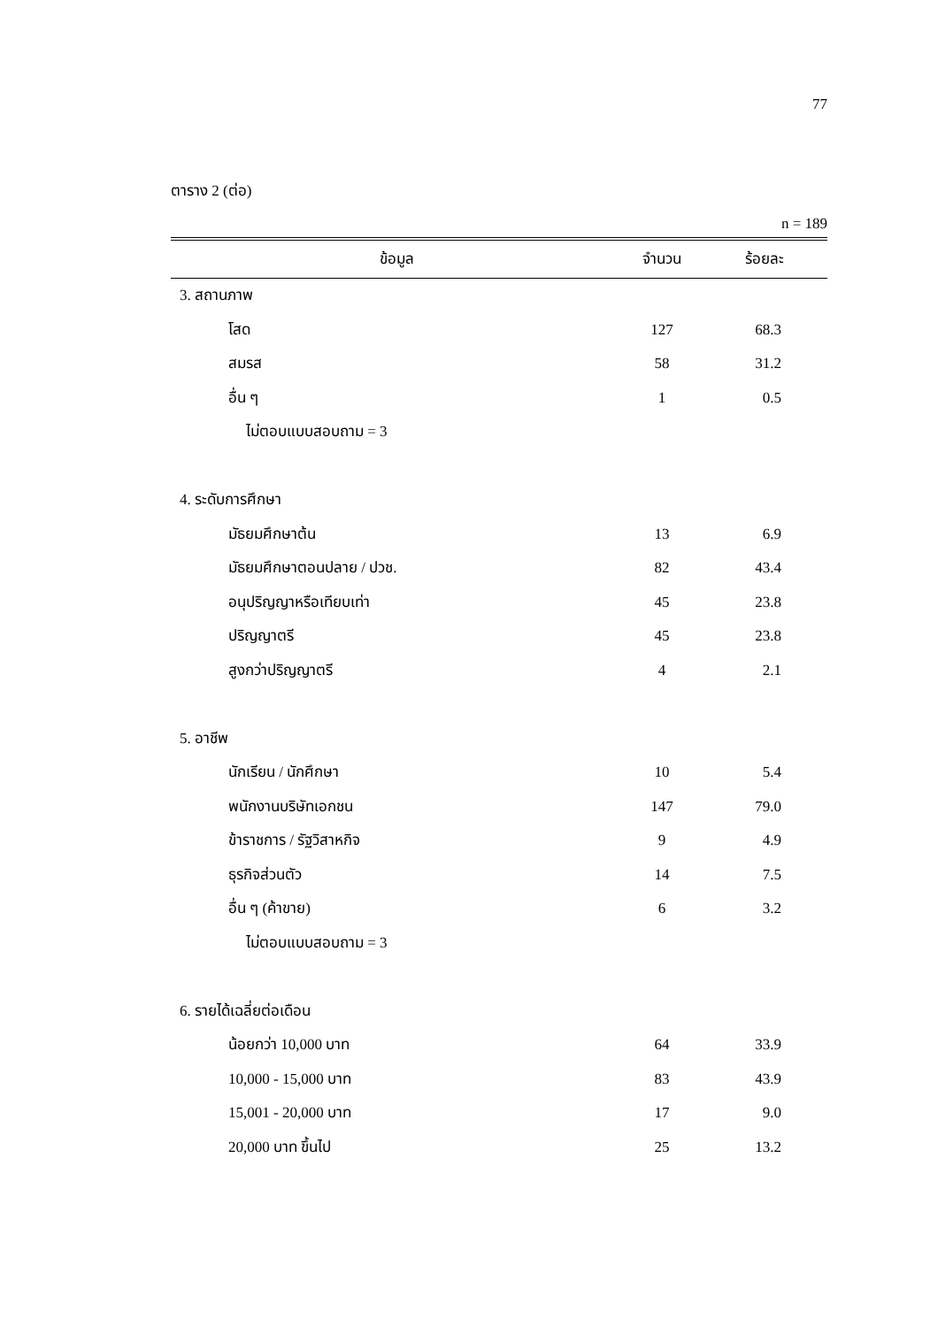77
ตาราง 2 (ต่อ)
n = 189
| ข้อมูล | จำนวน | ร้อยละ |
| --- | --- | --- |
| 3. สถานภาพ | | |
| โสด | 127 | 68.3 |
| สมรส | 58 | 31.2 |
| อื่น ๆ | 1 | 0.5 |
| ไม่ตอบแบบสอบถาม = 3 | | |
| 4. ระดับการศึกษา | | |
| มัธยมศึกษาต้น | 13 | 6.9 |
| มัธยมศึกษาตอนปลาย / ปวช. | 82 | 43.4 |
| อนุปริญญาหรือเทียบเท่า | 45 | 23.8 |
| ปริญญาตรี | 45 | 23.8 |
| สูงกว่าปริญญาตรี | 4 | 2.1 |
| 5. อาชีพ | | |
| นักเรียน / นักศึกษา | 10 | 5.4 |
| พนักงานบริษัทเอกชน | 147 | 79.0 |
| ข้าราชการ / รัฐวิสาหกิจ | 9 | 4.9 |
| ธุรกิจส่วนตัว | 14 | 7.5 |
| อื่น ๆ (ค้าขาย) | 6 | 3.2 |
| ไม่ตอบแบบสอบถาม = 3 | | |
| 6. รายได้เฉลี่ยต่อเดือน | | |
| น้อยกว่า 10,000 บาท | 64 | 33.9 |
| 10,000 - 15,000 บาท | 83 | 43.9 |
| 15,001 - 20,000 บาท | 17 | 9.0 |
| 20,000 บาท ขึ้นไป | 25 | 13.2 |